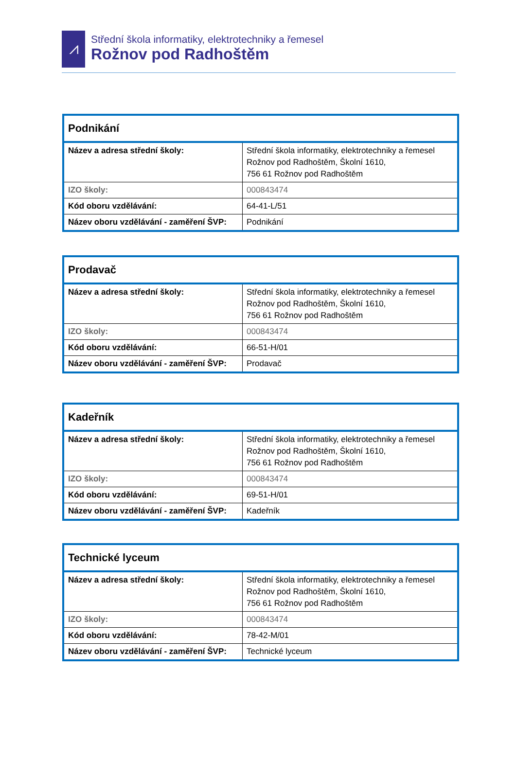⩘
Střední škola informatiky, elektrotechniky a řemesel
Rožnov pod Radhoštěm
| Podnikání | |
| Název a adresa střední školy: | Střední škola informatiky, elektrotechniky a řemesel Rožnov pod Radhoštěm, Školní 1610, 756 61 Rožnov pod Radhoštěm |
| IZO školy: | 000843474 |
| Kód oboru vzdělávání: | 64-41-L/51 |
| Název oboru vzdělávání - zaměření ŠVP: | Podnikání |
| Prodavač | |
| Název a adresa střední školy: | Střední škola informatiky, elektrotechniky a řemesel Rožnov pod Radhoštěm, Školní 1610, 756 61 Rožnov pod Radhoštěm |
| IZO školy: | 000843474 |
| Kód oboru vzdělávání: | 66-51-H/01 |
| Název oboru vzdělávání - zaměření ŠVP: | Prodavač |
| Kadeřník | |
| Název a adresa střední školy: | Střední škola informatiky, elektrotechniky a řemesel Rožnov pod Radhoštěm, Školní 1610, 756 61 Rožnov pod Radhoštěm |
| IZO školy: | 000843474 |
| Kód oboru vzdělávání: | 69-51-H/01 |
| Název oboru vzdělávání - zaměření ŠVP: | Kadeřník |
| Technické lyceum | |
| Název a adresa střední školy: | Střední škola informatiky, elektrotechniky a řemesel Rožnov pod Radhoštěm, Školní 1610, 756 61 Rožnov pod Radhoštěm |
| IZO školy: | 000843474 |
| Kód oboru vzdělávání: | 78-42-M/01 |
| Název oboru vzdělávání - zaměření ŠVP: | Technické lyceum |